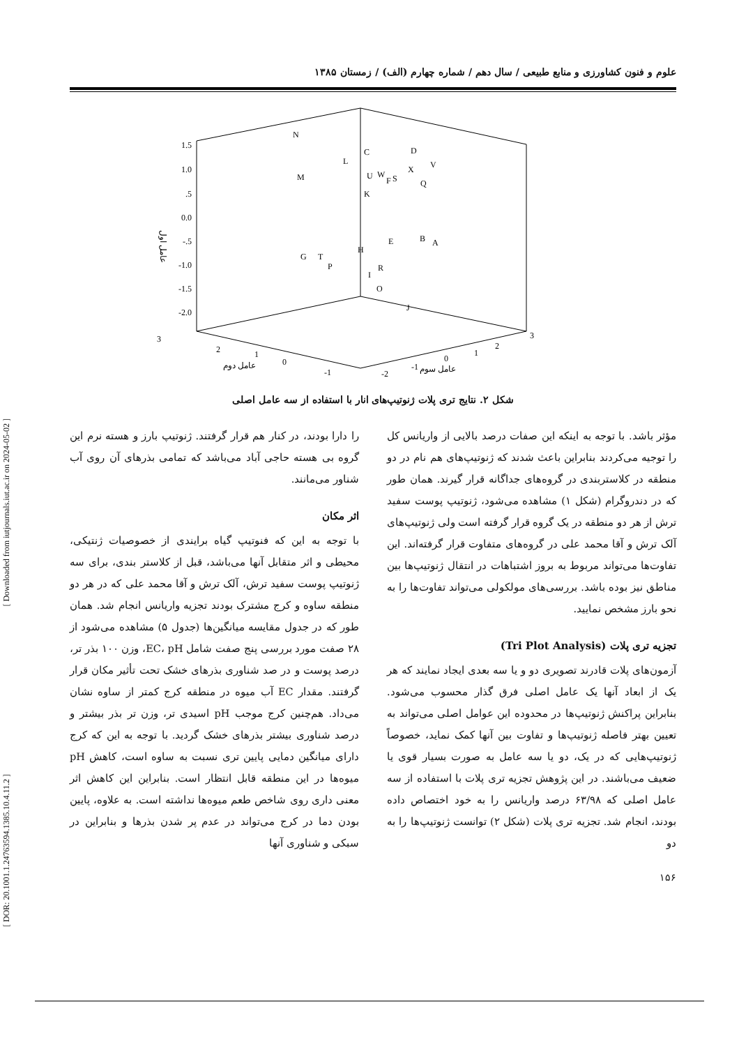علوم و فنون کشاورزی و منابع طبیعی / سال دهم / شماره چهارم (الف) / زمستان ۱۳۸۵
1.5
1.0
.5
0.0
-.5
-1.0
-1.5
-2.0
عامل اول
N
M
L
C
D
V
X
U
W
S
F
Q
K
E
B
A
H
G
T
P
R
I
O
J
3
2
1
0
-1
-2
-1
0
1
2
3
عامل دوم
عامل سوم
شکل ۲. نتایج تری پلات ژنوتیپ‌های انار با استفاده از سه عامل اصلی
را دارا بودند، در کنار هم قرار گرفتند. ژنوتیپ بارز و هسته نرم این گروه بی هسته حاجی آباد می‌باشد که تمامی بذرهای آن روی آب شناور می‌مانند.
اثر مکان
با توجه به این که فنوتیپ گیاه برایندی از خصوصیات ژنتیکی، محیطی و اثر متقابل آنها می‌باشد، قبل از کلاستر بندی، برای سه ژنوتیپ پوست سفید ترش، آلک ترش و آقا محمد علی که در هر دو منطقه ساوه و کرج مشترک بودند تجزیه واریانس انجام شد. همان طور که در جدول مقایسه میانگین‌ها (جدول ۵) مشاهده می‌شود از ۲۸ صفت مورد بررسی پنج صفت شامل EC، pH، وزن ۱۰۰ بذر تر، درصد پوست و در صد شناوری بذرهای خشک تحت تأثیر مکان قرار گرفتند. مقدار EC آب میوه در منطقه کرج کمتر از ساوه نشان می‌داد. هم‌چنین کرج موجب pH اسیدی تر، وزن تر بذر بیشتر و درصد شناوری بیشتر بذرهای خشک گردید. با توجه به این که کرج دارای میانگین دمایی پایین تری نسبت به ساوه است، کاهش pH میوه‌ها در این منطقه قابل انتظار است. بنابراین این کاهش اثر معنی داری روی شاخص طعم میوه‌ها نداشته است. به علاوه، پایین بودن دما در کرج می‌تواند در عدم پر شدن بذرها و بنابراین در سبکی و شناوری آنها
مؤثر باشد. با توجه به اینکه این صفات درصد بالایی از واریانس کل را توجیه می‌کردند بنابراین باعث شدند که ژنوتیپ‌های هم نام در دو منطقه در کلاستربندی در گروه‌های جداگانه قرار گیرند. همان طور که در دندروگرام (شکل ۱) مشاهده می‌شود، ژنوتیپ پوست سفید ترش از هر دو منطقه در یک گروه قرار گرفته است ولی ژنوتیپ‌های آلک ترش و آقا محمد علی در گروه‌های متفاوت قرار گرفته‌اند. این تفاوت‌ها می‌تواند مربوط به بروز اشتباهات در انتقال ژنوتیپ‌ها بین مناطق نیز بوده باشد. بررسی‌های مولکولی می‌تواند تفاوت‌ها را به نحو بارز مشخص نمایید.
تجزیه تری پلات (Tri Plot Analysis)
آزمون‌های پلات قادرند تصویری دو و یا سه بعدی ایجاد نمایند که هر یک از ابعاد آنها یک عامل اصلی فرق گذار محسوب می‌شود. بنابراین پراکنش ژنوتیپ‌ها در محدوده این عوامل اصلی می‌تواند به تعیین بهتر فاصله ژنوتیپ‌ها و تفاوت بین آنها کمک نماید، خصوصاً ژنوتیپ‌هایی که در یک، دو یا سه عامل به صورت بسیار قوی یا ضعیف می‌باشند. در این پژوهش تجزیه تری پلات با استفاده از سه عامل اصلی که ۶۳/۹۸ درصد واریانس را به خود اختصاص داده بودند، انجام شد. تجزیه تری پلات (شکل ۲) توانست ژنوتیپ‌ها را به دو
[ Downloaded from iutjournals.iut.ac.ir on 2024-05-02 ]
[ DOR: 20.1001.1.24763594.1385.10.4.11.2 ]
۱۵۶